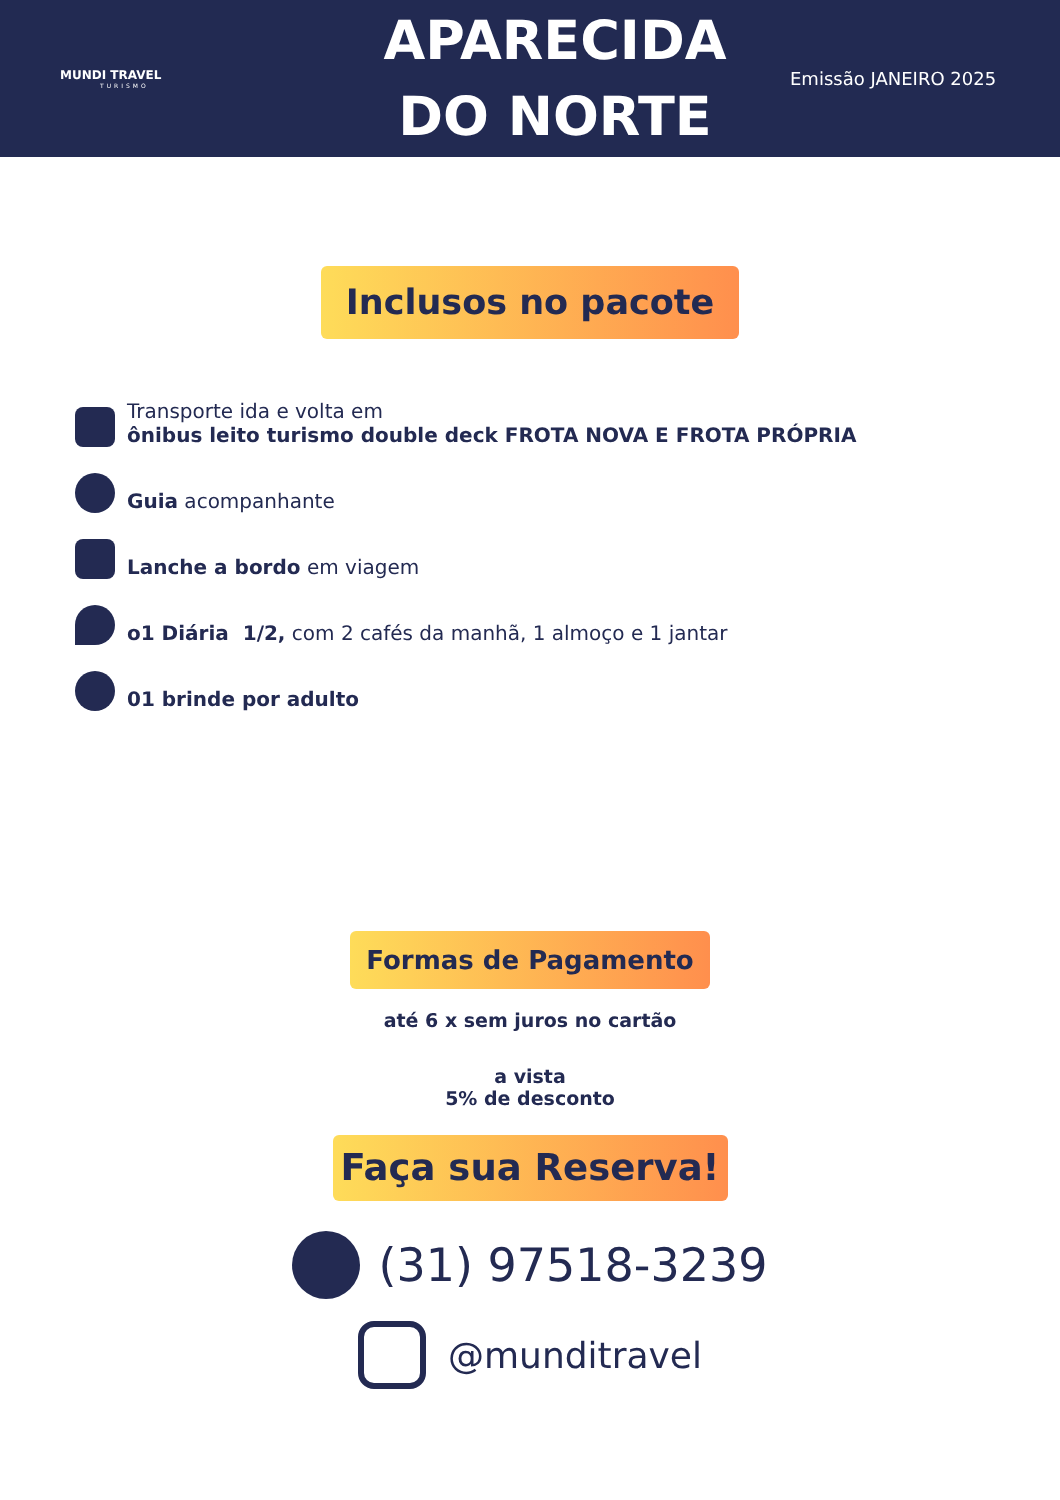MUNDI TRAVEL
TURISMO
APARECIDA
DO NORTE
Emissão JANEIRO 2025
Inclusos no pacote
Transporte ida e volta em
ônibus leito turismo double deck FROTA NOVA E FROTA PRÓPRIA
Guia acompanhante
Lanche a bordo em viagem
o1 Diária 1/2, com 2 cafés da manhã, 1 almoço e 1 jantar
01 brinde por adulto
Formas de Pagamento
até 6 x sem juros no cartão
a vista
5% de desconto
Faça sua Reserva!
(31) 97518-3239
@munditravel